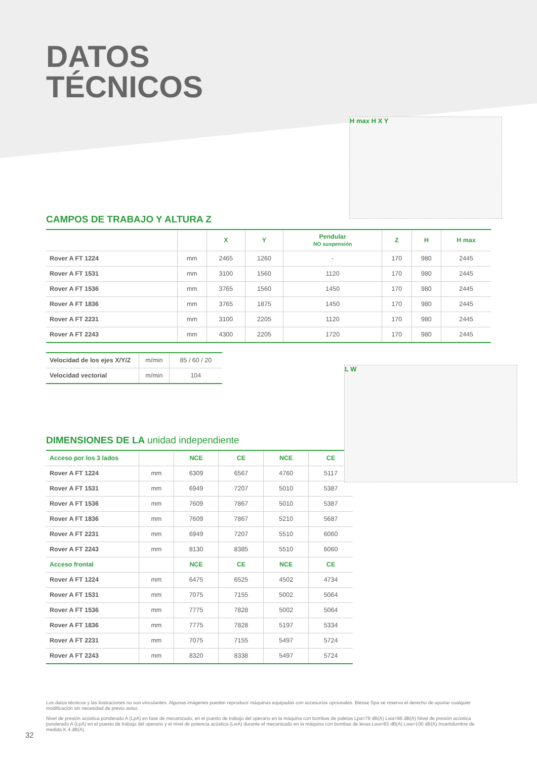DATOS
TÉCNICOS
H max H X Y
CAMPOS DE TRABAJO Y ALTURA Z
| | | X | Y | Pendular NO suspensión | Z | H | H max |
| --- | --- | --- | --- | --- | --- | --- | --- |
| Rover A FT 1224 | mm | 2465 | 1260 | - | 170 | 980 | 2445 |
| Rover A FT 1531 | mm | 3100 | 1560 | 1120 | 170 | 980 | 2445 |
| Rover A FT 1536 | mm | 3765 | 1560 | 1450 | 170 | 980 | 2445 |
| Rover A FT 1836 | mm | 3765 | 1875 | 1450 | 170 | 980 | 2445 |
| Rover A FT 2231 | mm | 3100 | 2205 | 1120 | 170 | 980 | 2445 |
| Rover A FT 2243 | mm | 4300 | 2205 | 1720 | 170 | 980 | 2445 |
| Velocidad de los ejes X/Y/Z | m/min | 85 / 60 / 20 |
| Velocidad vectorial | m/min | 104 |
L W
DIMENSIONES DE LA unidad independiente
| Acceso por los 3 lados | | NCE | CE | NCE | CE |
| Rover A FT 1224 | mm | 6309 | 6567 | 4760 | 5117 |
| Rover A FT 1531 | mm | 6949 | 7207 | 5010 | 5387 |
| Rover A FT 1536 | mm | 7609 | 7867 | 5010 | 5387 |
| Rover A FT 1836 | mm | 7609 | 7867 | 5210 | 5687 |
| Rover A FT 2231 | mm | 6949 | 7207 | 5510 | 6060 |
| Rover A FT 2243 | mm | 8130 | 8385 | 5510 | 6060 |
| Acceso frontal | | NCE | CE | NCE | CE |
| Rover A FT 1224 | mm | 6475 | 6525 | 4502 | 4734 |
| Rover A FT 1531 | mm | 7075 | 7155 | 5002 | 5064 |
| Rover A FT 1536 | mm | 7775 | 7828 | 5002 | 5064 |
| Rover A FT 1836 | mm | 7775 | 7828 | 5197 | 5334 |
| Rover A FT 2231 | mm | 7075 | 7155 | 5497 | 5724 |
| Rover A FT 2243 | mm | 8320 | 8338 | 5497 | 5724 |
Los datos técnicos y las ilustraciones no son vinculantes. Algunas imágenes pueden reproducir máquinas equipadas con accesorios opcionales. Biesse Spa se reserva el derecho de aportar cualquier modificación sin necesidad de previo aviso.
Nivel de presión acústica ponderado A (LpA) en fase de mecanizado, en el puesto de trabajo del operario en la máquina con bombas de paletas Lpa=79 dB(A) Lwa=96 dB(A) Nivel de presión acústica ponderado A (LpA) en el puesto de trabajo del operario y el nivel de potencia acústica (LwA) durante el mecanizado en la máquina con bombas de levas Lwa=83 dB(A) Lwa=100 dB(A) Incertidumbre de medida K 4 dB(A).
32